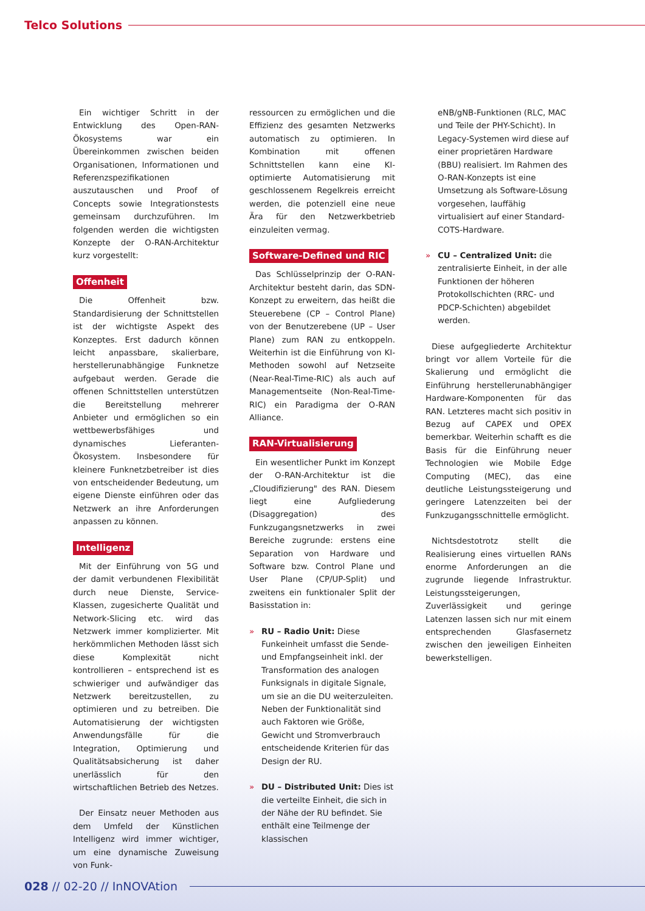Telco Solutions
Ein wichtiger Schritt in der Entwicklung des Open-RAN-Ökosystems war ein Übereinkommen zwischen beiden Organisationen, Informationen und Referenzspezifikationen auszutauschen und Proof of Concepts sowie Integrationstests gemeinsam durchzuführen. Im folgenden werden die wichtigsten Konzepte der O-RAN-Architektur kurz vorgestellt:
Offenheit
Die Offenheit bzw. Standardisierung der Schnittstellen ist der wichtigste Aspekt des Konzeptes. Erst dadurch können leicht anpassbare, skalierbare, herstellerunabhängige Funknetze aufgebaut werden. Gerade die offenen Schnittstellen unterstützen die Bereitstellung mehrerer Anbieter und ermöglichen so ein wettbewerbsfähiges und dynamisches Lieferanten-Ökosystem. Insbesondere für kleinere Funknetzbetreiber ist dies von entscheidender Bedeutung, um eigene Dienste einführen oder das Netzwerk an ihre Anforderungen anpassen zu können.
Intelligenz
Mit der Einführung von 5G und der damit verbundenen Flexibilität durch neue Dienste, Service-Klassen, zugesicherte Qualität und Network-Slicing etc. wird das Netzwerk immer komplizierter. Mit herkömmlichen Methoden lässt sich diese Komplexität nicht kontrollieren – entsprechend ist es schwieriger und aufwändiger das Netzwerk bereitzustellen, zu optimieren und zu betreiben. Die Automatisierung der wichtigsten Anwendungsfälle für die Integration, Optimierung und Qualitätsabsicherung ist daher unerlässlich für den wirtschaftlichen Betrieb des Netzes.
Der Einsatz neuer Methoden aus dem Umfeld der Künstlichen Intelligenz wird immer wichtiger, um eine dynamische Zuweisung von Funk-
ressourcen zu ermöglichen und die Effizienz des gesamten Netzwerks automatisch zu optimieren. In Kombination mit offenen Schnittstellen kann eine KI-optimierte Automatisierung mit geschlossenem Regelkreis erreicht werden, die potenziell eine neue Ära für den Netzwerkbetrieb einzuleiten vermag.
Software-Defined und RIC
Das Schlüsselprinzip der O-RAN-Architektur besteht darin, das SDN-Konzept zu erweitern, das heißt die Steuerebene (CP – Control Plane) von der Benutzerebene (UP – User Plane) zum RAN zu entkoppeln. Weiterhin ist die Einführung von KI-Methoden sowohl auf Netzseite (Near-Real-Time-RIC) als auch auf Managementseite (Non-Real-Time-RIC) ein Paradigma der O-RAN Alliance.
RAN-Virtualisierung
Ein wesentlicher Punkt im Konzept der O-RAN-Architektur ist die „Cloudifizierung" des RAN. Diesem liegt eine Aufgliederung (Disaggregation) des Funkzugangsnetzwerks in zwei Bereiche zugrunde: erstens eine Separation von Hardware und Software bzw. Control Plane und User Plane (CP/UP-Split) und zweitens ein funktionaler Split der Basisstation in:
» RU – Radio Unit: Diese Funkeinheit umfasst die Sende- und Empfangseinheit inkl. der Transformation des analogen Funksignals in digitale Signale, um sie an die DU weiterzuleiten. Neben der Funktionalität sind auch Faktoren wie Größe, Gewicht und Stromverbrauch entscheidende Kriterien für das Design der RU.
» DU – Distributed Unit: Dies ist die verteilte Einheit, die sich in der Nähe der RU befindet. Sie enthält eine Teilmenge der klassischen
eNB/gNB-Funktionen (RLC, MAC und Teile der PHY-Schicht). In Legacy-Systemen wird diese auf einer proprietären Hardware (BBU) realisiert. Im Rahmen des O-RAN-Konzepts ist eine Umsetzung als Software-Lösung vorgesehen, lauffähig virtualisiert auf einer Standard-COTS-Hardware.
» CU – Centralized Unit: die zentralisierte Einheit, in der alle Funktionen der höheren Protokollschichten (RRC- und PDCP-Schichten) abgebildet werden.
Diese aufgegliederte Architektur bringt vor allem Vorteile für die Skalierung und ermöglicht die Einführung herstellerunabhängiger Hardware-Komponenten für das RAN. Letzteres macht sich positiv in Bezug auf CAPEX und OPEX bemerkbar. Weiterhin schafft es die Basis für die Einführung neuer Technologien wie Mobile Edge Computing (MEC), das eine deutliche Leistungssteigerung und geringere Latenzzeiten bei der Funkzugangsschnittelle ermöglicht.
Nichtsdestotrotz stellt die Realisierung eines virtuellen RANs enorme Anforderungen an die zugrunde liegende Infrastruktur. Leistungssteigerungen, Zuverlässigkeit und geringe Latenzen lassen sich nur mit einem entsprechenden Glasfasernetz zwischen den jeweiligen Einheiten bewerkstelligen.
028 // 02-20 // InNOVAtion